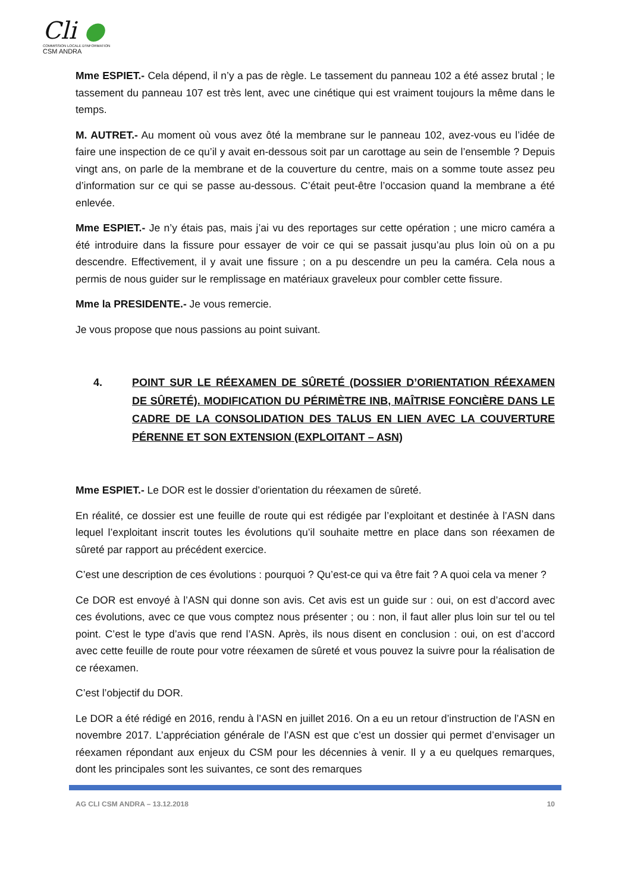Cli ●
COMMISSION LOCALE D'INFORMATION
CSM ANDRA
Mme ESPIET.- Cela dépend, il n’y a pas de règle. Le tassement du panneau 102 a été assez brutal ; le tassement du panneau 107 est très lent, avec une cinétique qui est vraiment toujours la même dans le temps.
M. AUTRET.- Au moment où vous avez ôté la membrane sur le panneau 102, avez-vous eu l’idée de faire une inspection de ce qu’il y avait en-dessous soit par un carottage au sein de l’ensemble ? Depuis vingt ans, on parle de la membrane et de la couverture du centre, mais on a somme toute assez peu d’information sur ce qui se passe au-dessous. C’était peut-être l’occasion quand la membrane a été enlevée.
Mme ESPIET.- Je n’y étais pas, mais j’ai vu des reportages sur cette opération ; une micro caméra a été introduire dans la fissure pour essayer de voir ce qui se passait jusqu’au plus loin où on a pu descendre. Effectivement, il y avait une fissure ; on a pu descendre un peu la caméra. Cela nous a permis de nous guider sur le remplissage en matériaux graveleux pour combler cette fissure.
Mme la PRESIDENTE.- Je vous remercie.
Je vous propose que nous passions au point suivant.
4. POINT SUR LE RÉEXAMEN DE SÛRETÉ (DOSSIER D’ORIENTATION RÉEXAMEN DE SÛRETÉ). MODIFICATION DU PÉRIMÈTRE INB, MAÎTRISE FONCIÈRE DANS LE CADRE DE LA CONSOLIDATION DES TALUS EN LIEN AVEC LA COUVERTURE PÉRENNE ET SON EXTENSION (EXPLOITANT – ASN)
Mme ESPIET.- Le DOR est le dossier d’orientation du réexamen de sûreté.
En réalité, ce dossier est une feuille de route qui est rédigée par l’exploitant et destinée à l’ASN dans lequel l’exploitant inscrit toutes les évolutions qu’il souhaite mettre en place dans son réexamen de sûreté par rapport au précédent exercice.
C’est une description de ces évolutions : pourquoi ? Qu’est-ce qui va être fait ? A quoi cela va mener ?
Ce DOR est envoyé à l’ASN qui donne son avis. Cet avis est un guide sur : oui, on est d’accord avec ces évolutions, avec ce que vous comptez nous présenter ; ou : non, il faut aller plus loin sur tel ou tel point. C’est le type d’avis que rend l’ASN. Après, ils nous disent en conclusion : oui, on est d’accord avec cette feuille de route pour votre réexamen de sûreté et vous pouvez la suivre pour la réalisation de ce réexamen.
C’est l’objectif du DOR.
Le DOR a été rédigé en 2016, rendu à l’ASN en juillet 2016. On a eu un retour d’instruction de l’ASN en novembre 2017. L’appréciation générale de l’ASN est que c’est un dossier qui permet d’envisager un réexamen répondant aux enjeux du CSM pour les décennies à venir. Il y a eu quelques remarques, dont les principales sont les suivantes, ce sont des remarques
AG CLI CSM ANDRA – 13.12.2018 10